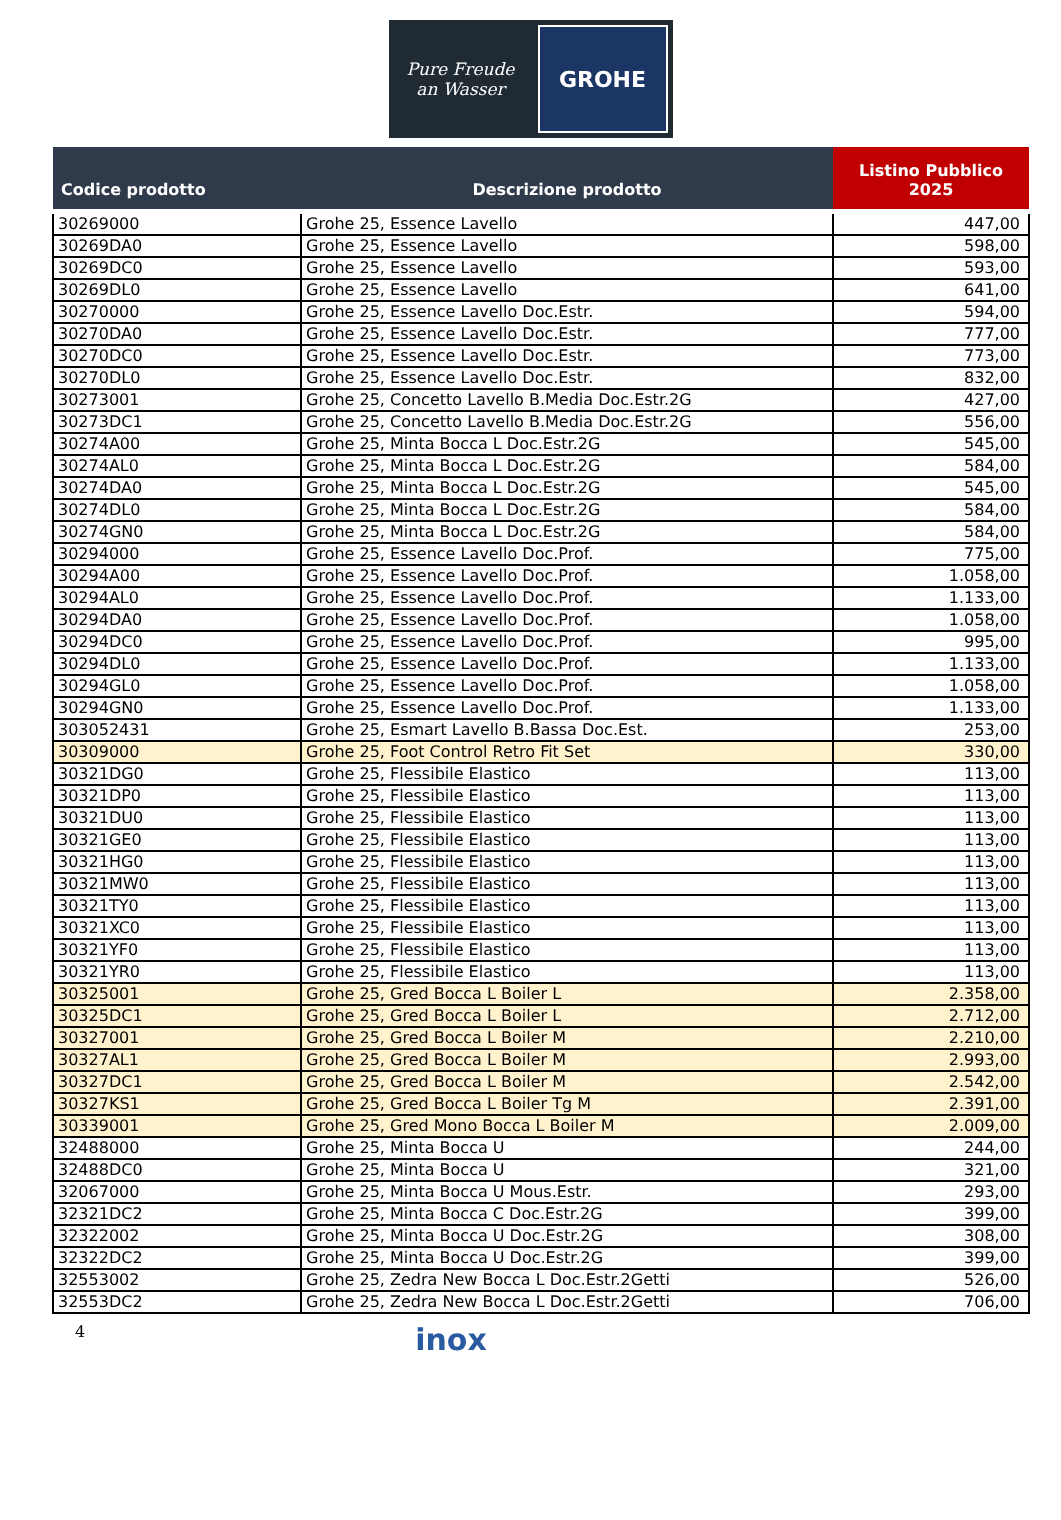Pure Freude
an Wasser
GROHE
| Codice prodotto | Descrizione prodotto | Listino Pubblico 2025 |
| --- | --- | --- |
| 30269000 | Grohe 25, Essence Lavello | 447,00 |
| 30269DA0 | Grohe 25, Essence Lavello | 598,00 |
| 30269DC0 | Grohe 25, Essence Lavello | 593,00 |
| 30269DL0 | Grohe 25, Essence Lavello | 641,00 |
| 30270000 | Grohe 25, Essence Lavello Doc.Estr. | 594,00 |
| 30270DA0 | Grohe 25, Essence Lavello Doc.Estr. | 777,00 |
| 30270DC0 | Grohe 25, Essence Lavello Doc.Estr. | 773,00 |
| 30270DL0 | Grohe 25, Essence Lavello Doc.Estr. | 832,00 |
| 30273001 | Grohe 25, Concetto Lavello B.Media Doc.Estr.2G | 427,00 |
| 30273DC1 | Grohe 25, Concetto Lavello B.Media Doc.Estr.2G | 556,00 |
| 30274A00 | Grohe 25, Minta Bocca L Doc.Estr.2G | 545,00 |
| 30274AL0 | Grohe 25, Minta Bocca L Doc.Estr.2G | 584,00 |
| 30274DA0 | Grohe 25, Minta Bocca L Doc.Estr.2G | 545,00 |
| 30274DL0 | Grohe 25, Minta Bocca L Doc.Estr.2G | 584,00 |
| 30274GN0 | Grohe 25, Minta Bocca L Doc.Estr.2G | 584,00 |
| 30294000 | Grohe 25, Essence Lavello Doc.Prof. | 775,00 |
| 30294A00 | Grohe 25, Essence Lavello Doc.Prof. | 1.058,00 |
| 30294AL0 | Grohe 25, Essence Lavello Doc.Prof. | 1.133,00 |
| 30294DA0 | Grohe 25, Essence Lavello Doc.Prof. | 1.058,00 |
| 30294DC0 | Grohe 25, Essence Lavello Doc.Prof. | 995,00 |
| 30294DL0 | Grohe 25, Essence Lavello Doc.Prof. | 1.133,00 |
| 30294GL0 | Grohe 25, Essence Lavello Doc.Prof. | 1.058,00 |
| 30294GN0 | Grohe 25, Essence Lavello Doc.Prof. | 1.133,00 |
| 303052431 | Grohe 25, Esmart Lavello B.Bassa Doc.Est. | 253,00 |
| 30309000 | Grohe 25, Foot Control Retro Fit Set | 330,00 |
| 30321DG0 | Grohe 25, Flessibile Elastico | 113,00 |
| 30321DP0 | Grohe 25, Flessibile Elastico | 113,00 |
| 30321DU0 | Grohe 25, Flessibile Elastico | 113,00 |
| 30321GE0 | Grohe 25, Flessibile Elastico | 113,00 |
| 30321HG0 | Grohe 25, Flessibile Elastico | 113,00 |
| 30321MW0 | Grohe 25, Flessibile Elastico | 113,00 |
| 30321TY0 | Grohe 25, Flessibile Elastico | 113,00 |
| 30321XC0 | Grohe 25, Flessibile Elastico | 113,00 |
| 30321YF0 | Grohe 25, Flessibile Elastico | 113,00 |
| 30321YR0 | Grohe 25, Flessibile Elastico | 113,00 |
| 30325001 | Grohe 25, Gred Bocca L Boiler L | 2.358,00 |
| 30325DC1 | Grohe 25, Gred Bocca L Boiler L | 2.712,00 |
| 30327001 | Grohe 25, Gred Bocca L Boiler M | 2.210,00 |
| 30327AL1 | Grohe 25, Gred Bocca L Boiler M | 2.993,00 |
| 30327DC1 | Grohe 25, Gred Bocca L Boiler M | 2.542,00 |
| 30327KS1 | Grohe 25, Gred Bocca L Boiler Tg M | 2.391,00 |
| 30339001 | Grohe 25, Gred Mono Bocca L Boiler M | 2.009,00 |
| 32488000 | Grohe 25, Minta Bocca U | 244,00 |
| 32488DC0 | Grohe 25, Minta Bocca U | 321,00 |
| 32067000 | Grohe 25, Minta Bocca U Mous.Estr. | 293,00 |
| 32321DC2 | Grohe 25, Minta Bocca C Doc.Estr.2G | 399,00 |
| 32322002 | Grohe 25, Minta Bocca U Doc.Estr.2G | 308,00 |
| 32322DC2 | Grohe 25, Minta Bocca U Doc.Estr.2G | 399,00 |
| 32553002 | Grohe 25, Zedra New Bocca L Doc.Estr.2Getti | 526,00 |
| 32553DC2 | Grohe 25, Zedra New Bocca L Doc.Estr.2Getti | 706,00 |
4 inox